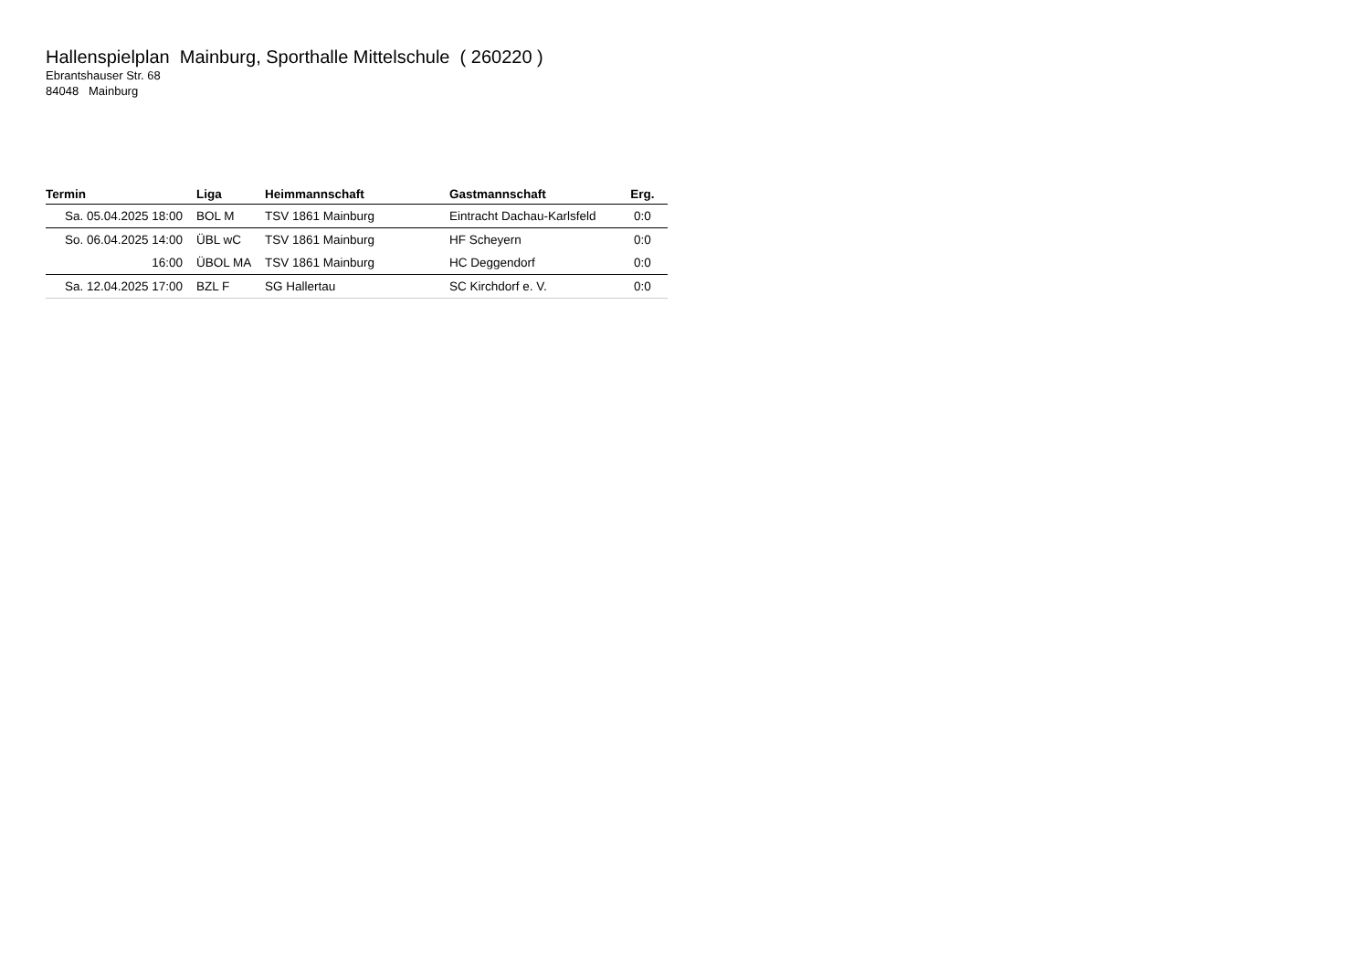Hallenspielplan Mainburg, Sporthalle Mittelschule ( 260220 )
Ebrantshauser Str. 68
84048 Mainburg
| Termin | Liga | Heimmannschaft | Gastmannschaft | Erg. |
| --- | --- | --- | --- | --- |
| Sa. 05.04.2025 18:00 | BOL M | TSV 1861 Mainburg | Eintracht Dachau-Karlsfeld | 0:0 |
| So. 06.04.2025 14:00 | ÜBL wC | TSV 1861 Mainburg | HF Scheyern | 0:0 |
| 16:00 | ÜBOL MA | TSV 1861 Mainburg | HC Deggendorf | 0:0 |
| Sa. 12.04.2025 17:00 | BZL F | SG Hallertau | SC Kirchdorf e. V. | 0:0 |